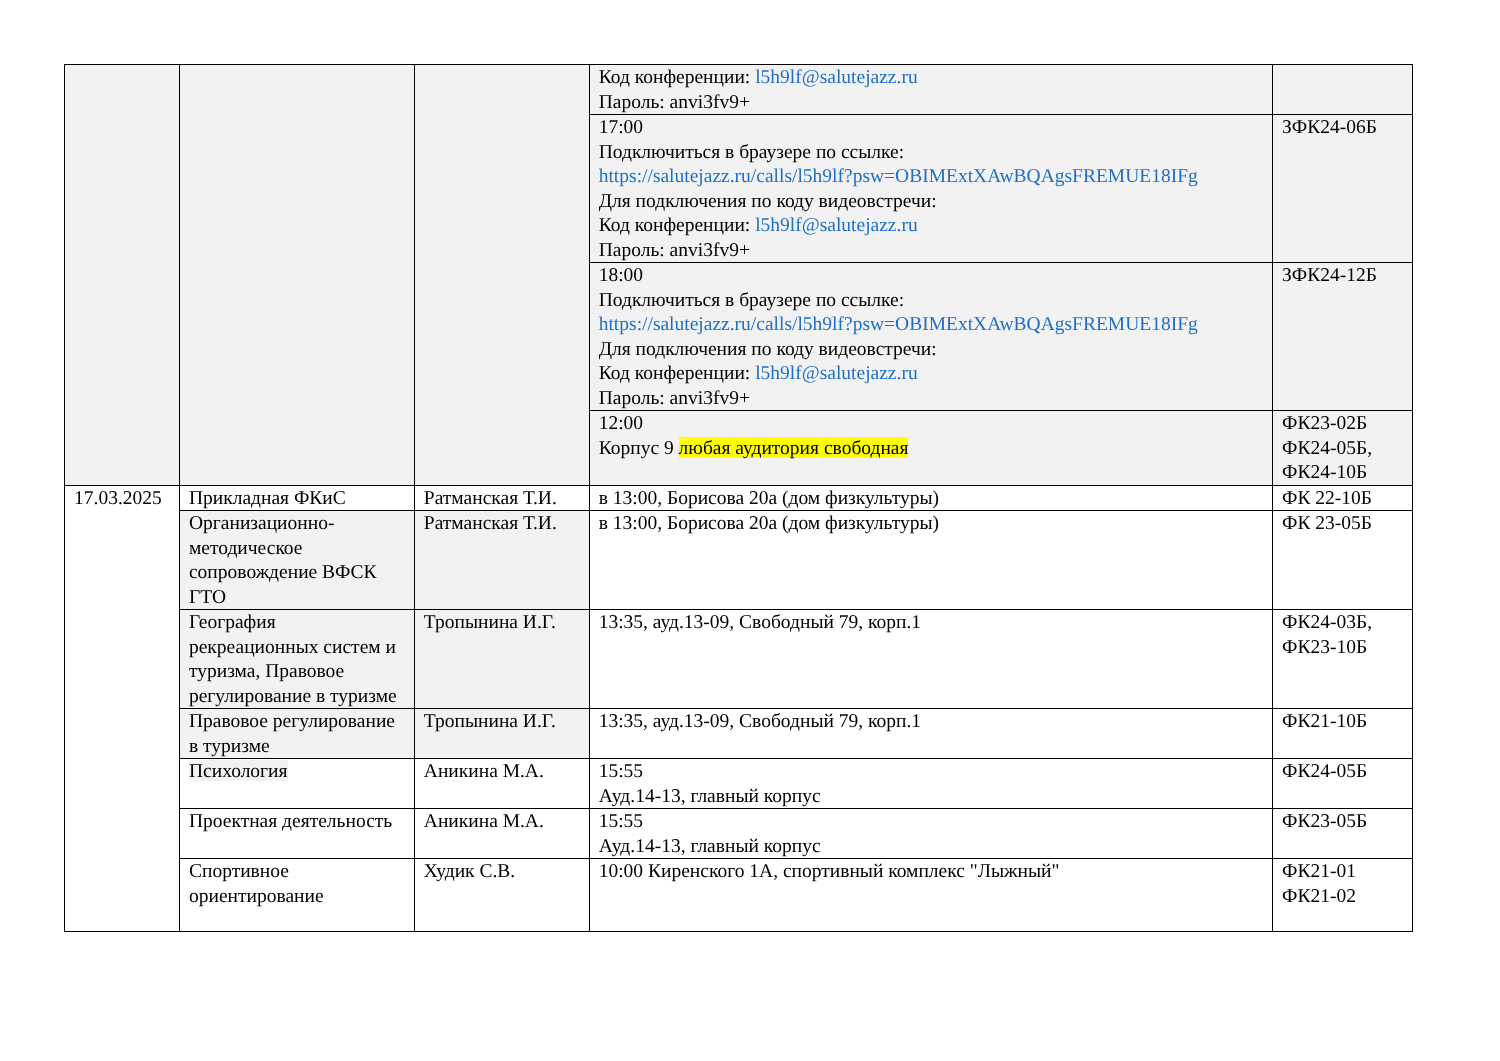| | | | Код конференции: l5h9lf@salutejazz.ru Пароль: anvi3fv9+ | |
| | | | 17:00 Подключиться в браузере по ссылке: https://salutejazz.ru/calls/l5h9lf?psw=OBIMExtXAwBQAgsFREMUE18IFg Для подключения по коду видеовстречи: Код конференции: l5h9lf@salutejazz.ru Пароль: anvi3fv9+ | ЗФК24-06Б |
| | | | 18:00 Подключиться в браузере по ссылке: https://salutejazz.ru/calls/l5h9lf?psw=OBIMExtXAwBQAgsFREMUE18IFg Для подключения по коду видеовстречи: Код конференции: l5h9lf@salutejazz.ru Пароль: anvi3fv9+ | ЗФК24-12Б |
| | | | 12:00 Корпус 9 любая аудитория свободная | ФК23-02Б ФК24-05Б, ФК24-10Б |
| 17.03.2025 | Прикладная ФКиС | Ратманская Т.И. | в 13:00, Борисова 20а (дом физкультуры) | ФК 22-10Б |
| | Организационно-методическое сопровождение ВФСК ГТО | Ратманская Т.И. | в 13:00, Борисова 20а (дом физкультуры) | ФК 23-05Б |
| | География рекреационных систем и туризма, Правовое регулирование в туризме | Тропынина И.Г. | 13:35, ауд.13-09, Свободный 79, корп.1 | ФК24-03Б, ФК23-10Б |
| | Правовое регулирование в туризме | Тропынина И.Г. | 13:35, ауд.13-09, Свободный 79, корп.1 | ФК21-10Б |
| | Психология | Аникина М.А. | 15:55 Ауд.14-13, главный корпус | ФК24-05Б |
| | Проектная деятельность | Аникина М.А. | 15:55 Ауд.14-13, главный корпус | ФК23-05Б |
| | Спортивное ориентирование | Худик С.В. | 10:00 Киренского 1А, спортивный комплекс "Лыжный" | ФК21-01 ФК21-02 |